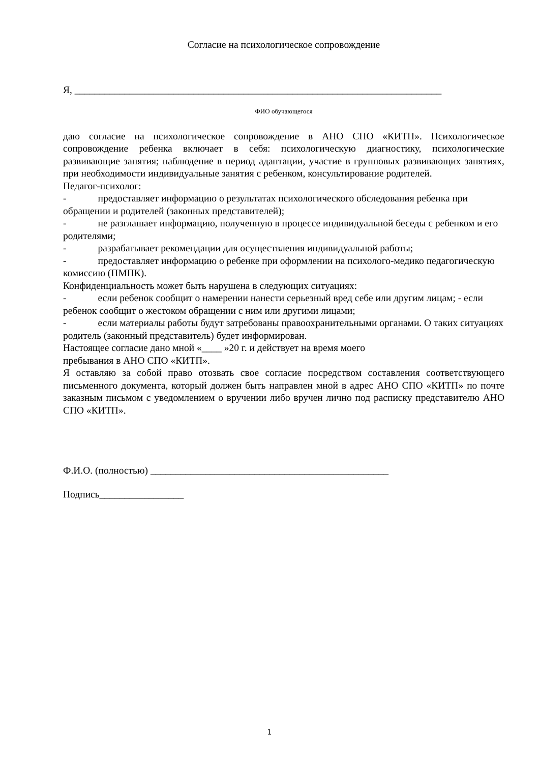Согласие на психологическое сопровождение
Я, __________________________________________________________________________
ФИО обучающегося
даю согласие на психологическое сопровождение в АНО СПО «КИТП». Психологическое сопровождение ребенка включает в себя: психологическую диагностику, психологические развивающие занятия; наблюдение в период адаптации, участие в групповых развивающих занятиях, при необходимости индивидуальные занятия с ребенком, консультирование родителей.
Педагог-психолог:
- предоставляет информацию о результатах психологического обследования ребенка при обращении и родителей (законных представителей);
- не разглашает информацию, полученную в процессе индивидуальной беседы с ребенком и его родителями;
- разрабатывает рекомендации для осуществления индивидуальной работы;
- предоставляет информацию о ребенке при оформлении на психолого-медико педагогическую комиссию (ПМПК).
Конфиденциальность может быть нарушена в следующих ситуациях:
- если ребенок сообщит о намерении нанести серьезный вред себе или другим лицам; - если ребенок сообщит о жестоком обращении с ним или другими лицами;
- если материалы работы будут затребованы правоохранительными органами. О таких ситуациях родитель (законный представитель) будет информирован.
Настоящее согласие дано мной «____ »20 г. и действует на время моего
пребывания в АНО СПО «КИТП».
Я оставляю за собой право отозвать свое согласие посредством составления соответствующего письменного документа, который должен быть направлен мной в адрес АНО СПО «КИТП» по почте заказным письмом с уведомлением о вручении либо вручен лично под расписку представителю АНО СПО «КИТП».
Ф.И.О. (полностью) ________________________________________________
Подпись_________________
1